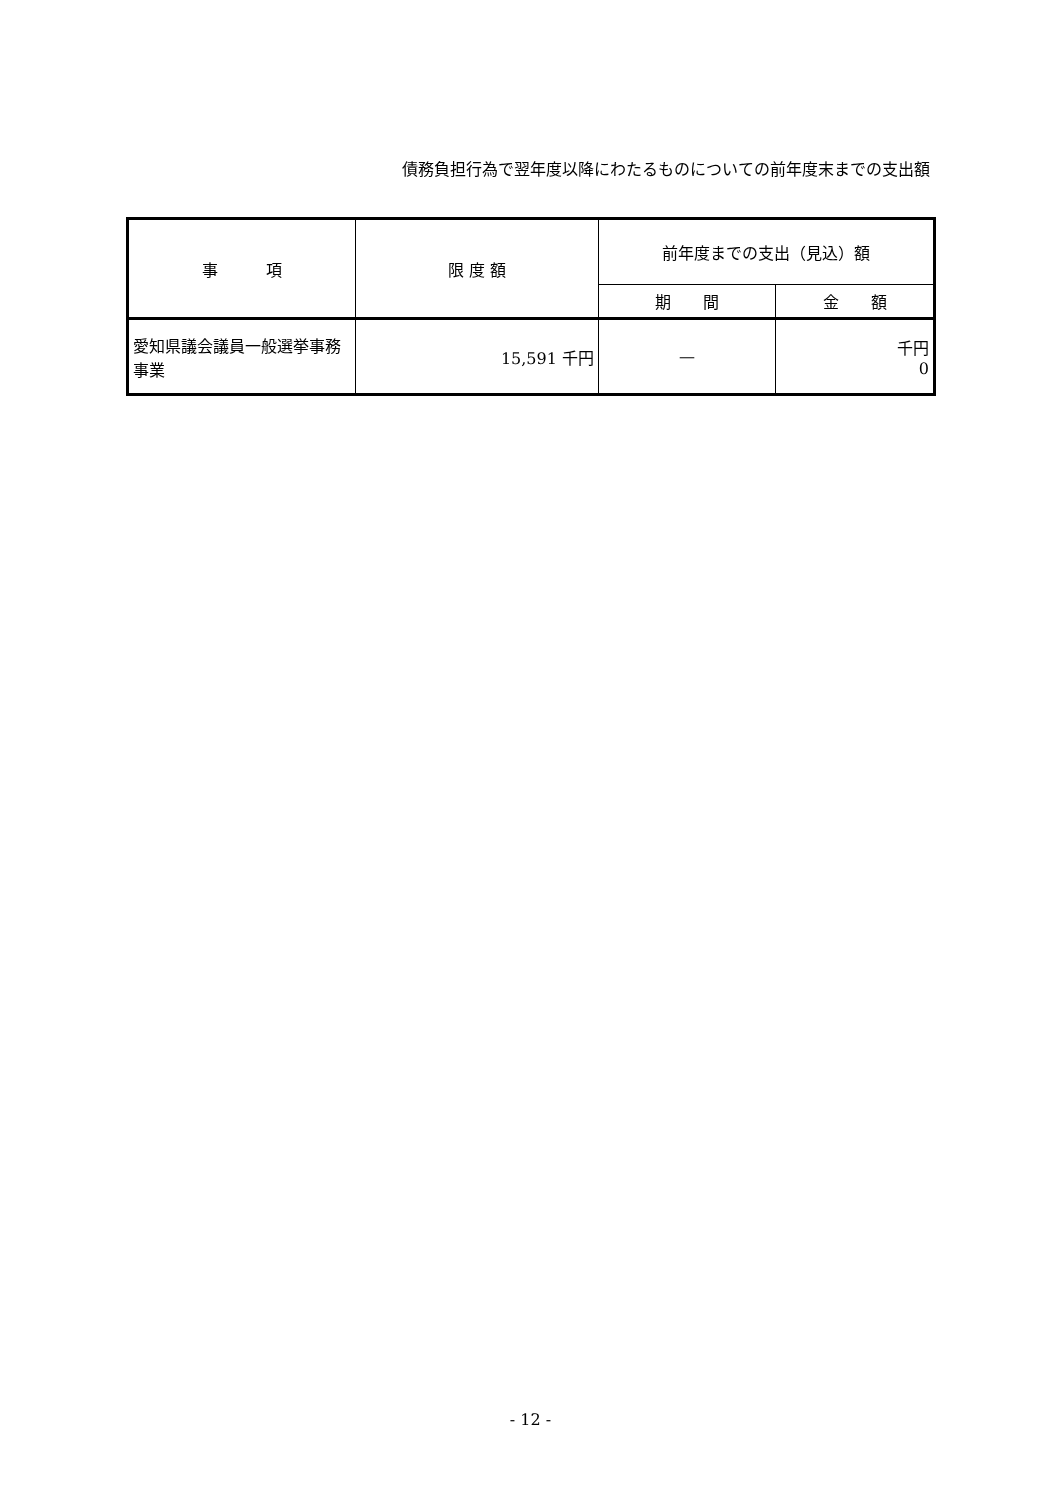債務負担行為で翌年度以降にわたるものについての前年度末までの支出額
| 事 項 | 限 度 額 | 前年度までの支出（見込）額 | |
| --- | --- | --- | --- |
| | | 期 間 | 金 額 |
| 愛知県議会議員一般選挙事務事業 | 15,591 千円 | — | 千円 0 |
- 12 -